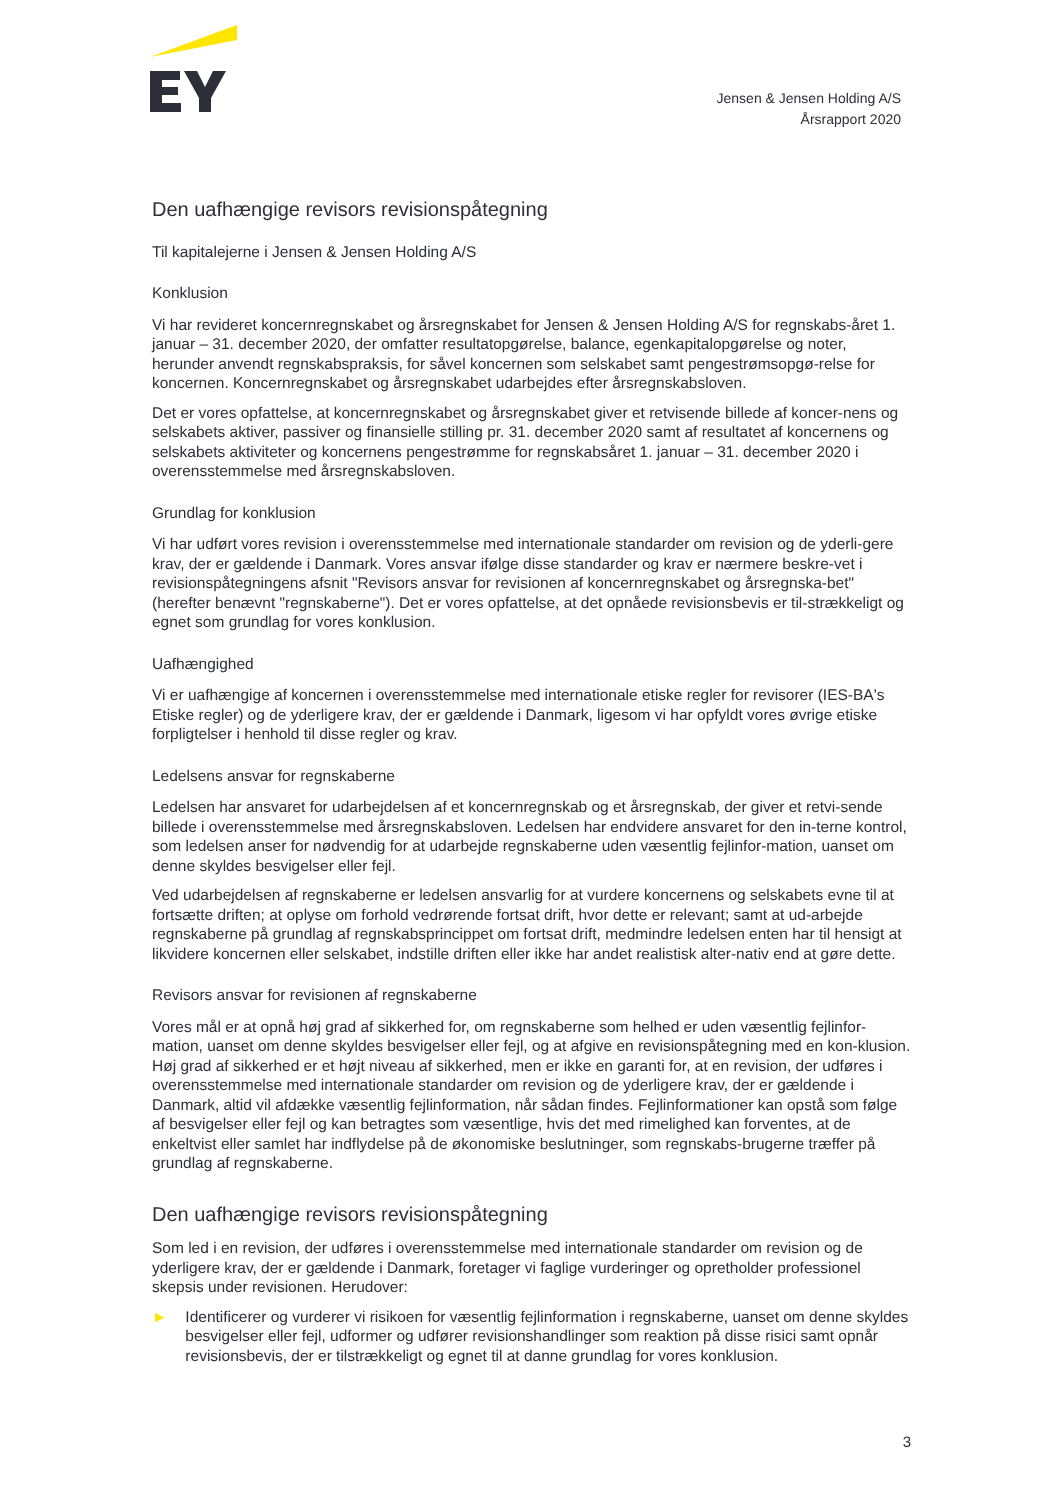Jensen & Jensen Holding A/S
Årsrapport 2020
Den uafhængige revisors revisionspåtegning
Til kapitalejerne i Jensen & Jensen Holding A/S
Konklusion
Vi har revideret koncernregnskabet og årsregnskabet for Jensen & Jensen Holding A/S for regnskabs-året 1. januar – 31. december 2020, der omfatter resultatopgørelse, balance, egenkapitalopgørelse og noter, herunder anvendt regnskabspraksis, for såvel koncernen som selskabet samt pengestrømsopgø-relse for koncernen. Koncernregnskabet og årsregnskabet udarbejdes efter årsregnskabsloven.
Det er vores opfattelse, at koncernregnskabet og årsregnskabet giver et retvisende billede af koncer-nens og selskabets aktiver, passiver og finansielle stilling pr. 31. december 2020 samt af resultatet af koncernens og selskabets aktiviteter og koncernens pengestrømme for regnskabsåret 1. januar – 31. december 2020 i overensstemmelse med årsregnskabsloven.
Grundlag for konklusion
Vi har udført vores revision i overensstemmelse med internationale standarder om revision og de yderli-gere krav, der er gældende i Danmark. Vores ansvar ifølge disse standarder og krav er nærmere beskre-vet i revisionspåtegningens afsnit "Revisors ansvar for revisionen af koncernregnskabet og årsregnska-bet" (herefter benævnt "regnskaberne"). Det er vores opfattelse, at det opnåede revisionsbevis er til-strækkeligt og egnet som grundlag for vores konklusion.
Uafhængighed
Vi er uafhængige af koncernen i overensstemmelse med internationale etiske regler for revisorer (IES-BA's Etiske regler) og de yderligere krav, der er gældende i Danmark, ligesom vi har opfyldt vores øvrige etiske forpligtelser i henhold til disse regler og krav.
Ledelsens ansvar for regnskaberne
Ledelsen har ansvaret for udarbejdelsen af et koncernregnskab og et årsregnskab, der giver et retvi-sende billede i overensstemmelse med årsregnskabsloven. Ledelsen har endvidere ansvaret for den in-terne kontrol, som ledelsen anser for nødvendig for at udarbejde regnskaberne uden væsentlig fejlinfor-mation, uanset om denne skyldes besvigelser eller fejl.
Ved udarbejdelsen af regnskaberne er ledelsen ansvarlig for at vurdere koncernens og selskabets evne til at fortsætte driften; at oplyse om forhold vedrørende fortsat drift, hvor dette er relevant; samt at ud-arbejde regnskaberne på grundlag af regnskabsprincippet om fortsat drift, medmindre ledelsen enten har til hensigt at likvidere koncernen eller selskabet, indstille driften eller ikke har andet realistisk alter-nativ end at gøre dette.
Revisors ansvar for revisionen af regnskaberne
Vores mål er at opnå høj grad af sikkerhed for, om regnskaberne som helhed er uden væsentlig fejlinfor-mation, uanset om denne skyldes besvigelser eller fejl, og at afgive en revisionspåtegning med en kon-klusion. Høj grad af sikkerhed er et højt niveau af sikkerhed, men er ikke en garanti for, at en revision, der udføres i overensstemmelse med internationale standarder om revision og de yderligere krav, der er gældende i Danmark, altid vil afdække væsentlig fejlinformation, når sådan findes. Fejlinformationer kan opstå som følge af besvigelser eller fejl og kan betragtes som væsentlige, hvis det med rimelighed kan forventes, at de enkeltvist eller samlet har indflydelse på de økonomiske beslutninger, som regnskabs-brugerne træffer på grundlag af regnskaberne.
Den uafhængige revisors revisionspåtegning
Som led i en revision, der udføres i overensstemmelse med internationale standarder om revision og de yderligere krav, der er gældende i Danmark, foretager vi faglige vurderinger og opretholder professionel skepsis under revisionen. Herudover:
► Identificerer og vurderer vi risikoen for væsentlig fejlinformation i regnskaberne, uanset om denne skyldes besvigelser eller fejl, udformer og udfører revisionshandlinger som reaktion på disse risici samt opnår revisionsbevis, der er tilstrækkeligt og egnet til at danne grundlag for vores konklusion.
3